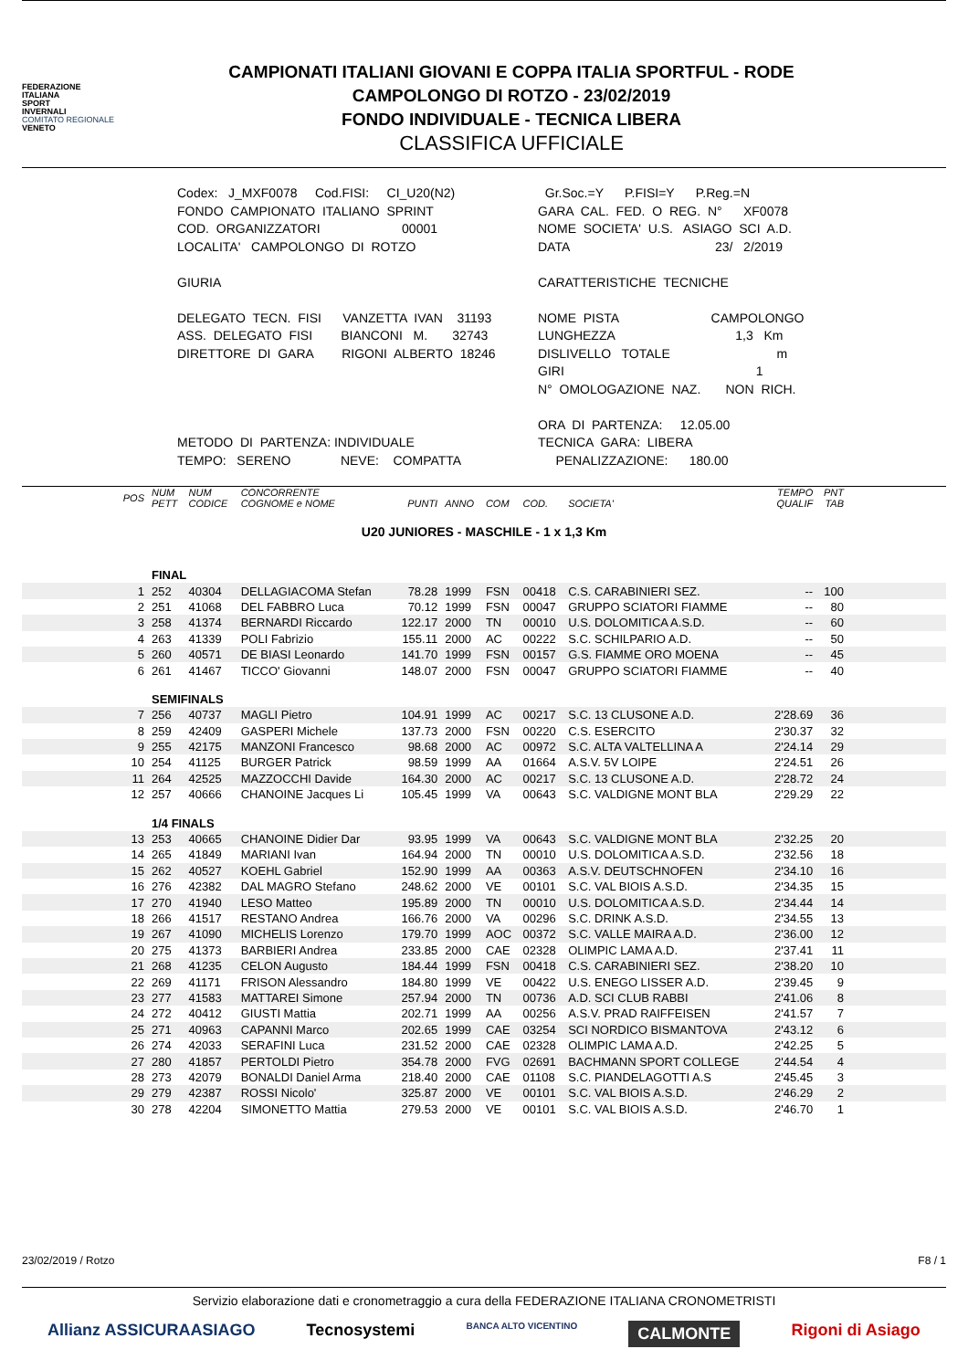FEDERAZIONE
ITALIANA
SPORT
INVERNALI
COMITATO REGIONALE
VENETO
CAMPIONATI ITALIANI GIOVANI E COPPA ITALIA SPORTFUL - RODE
CAMPOLONGO DI ROTZO - 23/02/2019
FONDO INDIVIDUALE - TECNICA LIBERA
CLASSIFICA UFFICIALE
Codex: J_MXF0078 Cod.FISI: CI_U20(N2) FONDO CAMPIONATO ITALIANO SPRINT COD. ORGANIZZATORI 00001 LOCALITA' CAMPOLONGO DI ROTZO GIURIA DELEGATO TECN. FISI VANZETTA IVAN 31193 ASS. DELEGATO FISI BIANCONI M. 32743 DIRETTORE DI GARA RIGONI ALBERTO 18246 METODO DI PARTENZA: INDIVIDUALE TEMPO: SERENO NEVE: COMPATTA
Gr.Soc.=Y P.FISI=Y P.Reg.=N GARA CAL. FED. O REG. N° XF0078 NOME SOCIETA' U.S. ASIAGO SCI A.D. DATA 23/ 2/2019 CARATTERISTICHE TECNICHE NOME PISTA CAMPOLONGO LUNGHEZZA 1,3 Km DISLIVELLO TOTALE m GIRI 1 N° OMOLOGAZIONE NAZ. NON RICH. ORA DI PARTENZA: 12.05.00 TECNICA GARA: LIBERA PENALIZZAZIONE: 180.00
| POS | NUM PETT | NUM CODICE | CONCORRENTE COGNOME e NOME | PUNTI | ANNO | COM | COD. | SOCIETA' | TEMPO QUALIF | PNT TAB | |
| --- | --- | --- | --- | --- | --- | --- | --- | --- | --- | --- | --- |
| U20 JUNIORES - MASCHILE - 1 x 1,3 Km | | | | | | | | | | | |
| | FINAL | | | | | | | | | | |
| 1 | 252 | 40304 | DELLAGIACOMA Stefan | 78.28 | 1999 | FSN | 00418 | C.S. CARABINIERI SEZ. | -- | 100 | |
| 2 | 251 | 41068 | DEL FABBRO Luca | 70.12 | 1999 | FSN | 00047 | GRUPPO SCIATORI FIAMME | -- | 80 | |
| 3 | 258 | 41374 | BERNARDI Riccardo | 122.17 | 2000 | TN | 00010 | U.S. DOLOMITICA A.S.D. | -- | 60 | |
| 4 | 263 | 41339 | POLI Fabrizio | 155.11 | 2000 | AC | 00222 | S.C. SCHILPARIO A.D. | -- | 50 | |
| 5 | 260 | 40571 | DE BIASI Leonardo | 141.70 | 1999 | FSN | 00157 | G.S. FIAMME ORO MOENA | -- | 45 | |
| 6 | 261 | 41467 | TICCO' Giovanni | 148.07 | 2000 | FSN | 00047 | GRUPPO SCIATORI FIAMME | -- | 40 | |
| | SEMIFINALS | | | | | | | | | | |
| 7 | 256 | 40737 | MAGLI Pietro | 104.91 | 1999 | AC | 00217 | S.C. 13 CLUSONE A.D. | 2'28.69 | 36 | |
| 8 | 259 | 42409 | GASPERI Michele | 137.73 | 2000 | FSN | 00220 | C.S. ESERCITO | 2'30.37 | 32 | |
| 9 | 255 | 42175 | MANZONI Francesco | 98.68 | 2000 | AC | 00972 | S.C. ALTA VALTELLINA A | 2'24.14 | 29 | |
| 10 | 254 | 41125 | BURGER Patrick | 98.59 | 1999 | AA | 01664 | A.S.V. 5V LOIPE | 2'24.51 | 26 | |
| 11 | 264 | 42525 | MAZZOCCHI Davide | 164.30 | 2000 | AC | 00217 | S.C. 13 CLUSONE A.D. | 2'28.72 | 24 | |
| 12 | 257 | 40666 | CHANOINE Jacques Li | 105.45 | 1999 | VA | 00643 | S.C. VALDIGNE MONT BLA | 2'29.29 | 22 | |
| | 1/4 FINALS | | | | | | | | | | |
| 13 | 253 | 40665 | CHANOINE Didier Dar | 93.95 | 1999 | VA | 00643 | S.C. VALDIGNE MONT BLA | 2'32.25 | 20 | |
| 14 | 265 | 41849 | MARIANI Ivan | 164.94 | 2000 | TN | 00010 | U.S. DOLOMITICA A.S.D. | 2'32.56 | 18 | |
| 15 | 262 | 40527 | KOEHL Gabriel | 152.90 | 1999 | AA | 00363 | A.S.V. DEUTSCHNOFEN | 2'34.10 | 16 | |
| 16 | 276 | 42382 | DAL MAGRO Stefano | 248.62 | 2000 | VE | 00101 | S.C. VAL BIOIS A.S.D. | 2'34.35 | 15 | |
| 17 | 270 | 41940 | LESO Matteo | 195.89 | 2000 | TN | 00010 | U.S. DOLOMITICA A.S.D. | 2'34.44 | 14 | |
| 18 | 266 | 41517 | RESTANO Andrea | 166.76 | 2000 | VA | 00296 | S.C. DRINK A.S.D. | 2'34.55 | 13 | |
| 19 | 267 | 41090 | MICHELIS Lorenzo | 179.70 | 1999 | AOC | 00372 | S.C. VALLE MAIRA A.D. | 2'36.00 | 12 | |
| 20 | 275 | 41373 | BARBIERI Andrea | 233.85 | 2000 | CAE | 02328 | OLIMPIC LAMA A.D. | 2'37.41 | 11 | |
| 21 | 268 | 41235 | CELON Augusto | 184.44 | 1999 | FSN | 00418 | C.S. CARABINIERI SEZ. | 2'38.20 | 10 | |
| 22 | 269 | 41171 | FRISON Alessandro | 184.80 | 1999 | VE | 00422 | U.S. ENEGO LISSER A.D. | 2'39.45 | 9 | |
| 23 | 277 | 41583 | MATTAREI Simone | 257.94 | 2000 | TN | 00736 | A.D. SCI CLUB RABBI | 2'41.06 | 8 | |
| 24 | 272 | 40412 | GIUSTI Mattia | 202.71 | 1999 | AA | 00256 | A.S.V. PRAD RAIFFEISEN | 2'41.57 | 7 | |
| 25 | 271 | 40963 | CAPANNI Marco | 202.65 | 1999 | CAE | 03254 | SCI NORDICO BISMANTOVA | 2'43.12 | 6 | |
| 26 | 274 | 42033 | SERAFINI Luca | 231.52 | 2000 | CAE | 02328 | OLIMPIC LAMA A.D. | 2'42.25 | 5 | |
| 27 | 280 | 41857 | PERTOLDI Pietro | 354.78 | 2000 | FVG | 02691 | BACHMANN SPORT COLLEGE | 2'44.54 | 4 | |
| 28 | 273 | 42079 | BONALDI Daniel Arma | 218.40 | 2000 | CAE | 01108 | S.C. PIANDELAGOTTI A.S | 2'45.45 | 3 | |
| 29 | 279 | 42387 | ROSSI Nicolo' | 325.87 | 2000 | VE | 00101 | S.C. VAL BIOIS A.S.D. | 2'46.29 | 2 | |
| 30 | 278 | 42204 | SIMONETTO Mattia | 279.53 | 2000 | VE | 00101 | S.C. VAL BIOIS A.S.D. | 2'46.70 | 1 | |
23/02/2019 / Rotzo F8 / 1
Servizio elaborazione dati e cronometraggio a cura della FEDERAZIONE ITALIANA CRONOMETRISTI
Allianz ASSICURAASIAGO Tecnosystemi BANCA ALTO VICENTINO CALMONTE Rigoni di Asiago